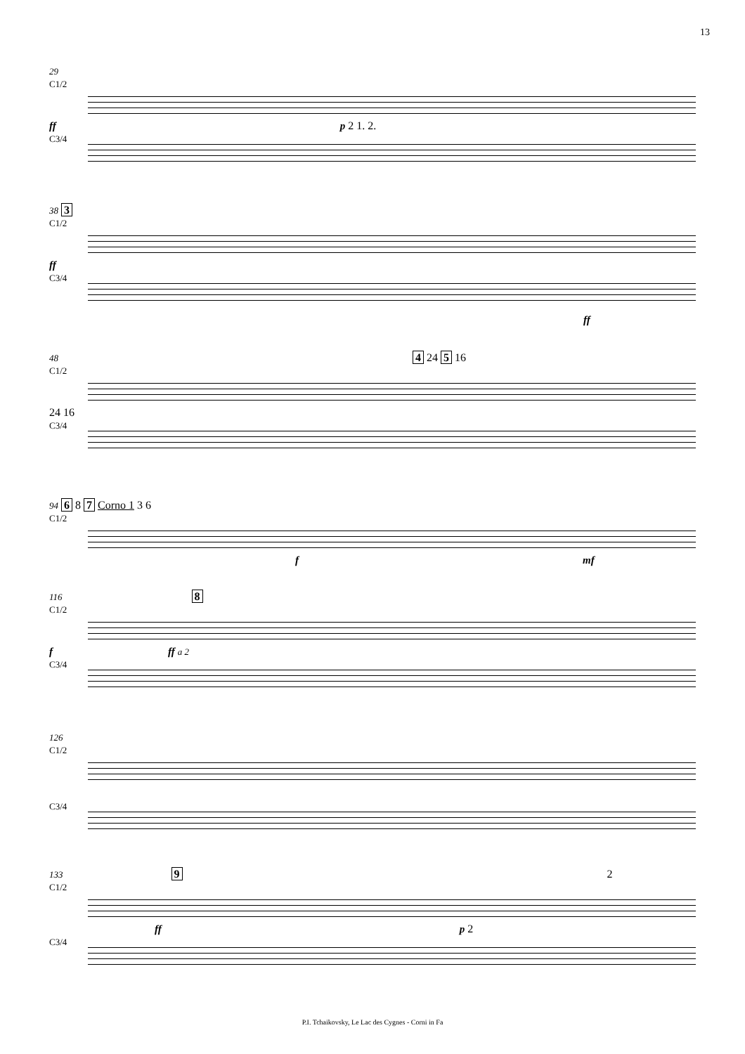13
29
C1/2
ff p 2 1. 2.
C3/4
38 3
C1/2
ff
C3/4
ff
48 4 24 5 16
C1/2
24 16
C3/4
94 6 8 7 Corno 1 3 6
C1/2
f mf
116 8
C1/2
f ff a 2
C3/4
126
C1/2
C3/4
133 9 2
C1/2
ff p 2
C3/4
P.I. Tchaikovsky, Le Lac des Cygnes - Corni in Fa